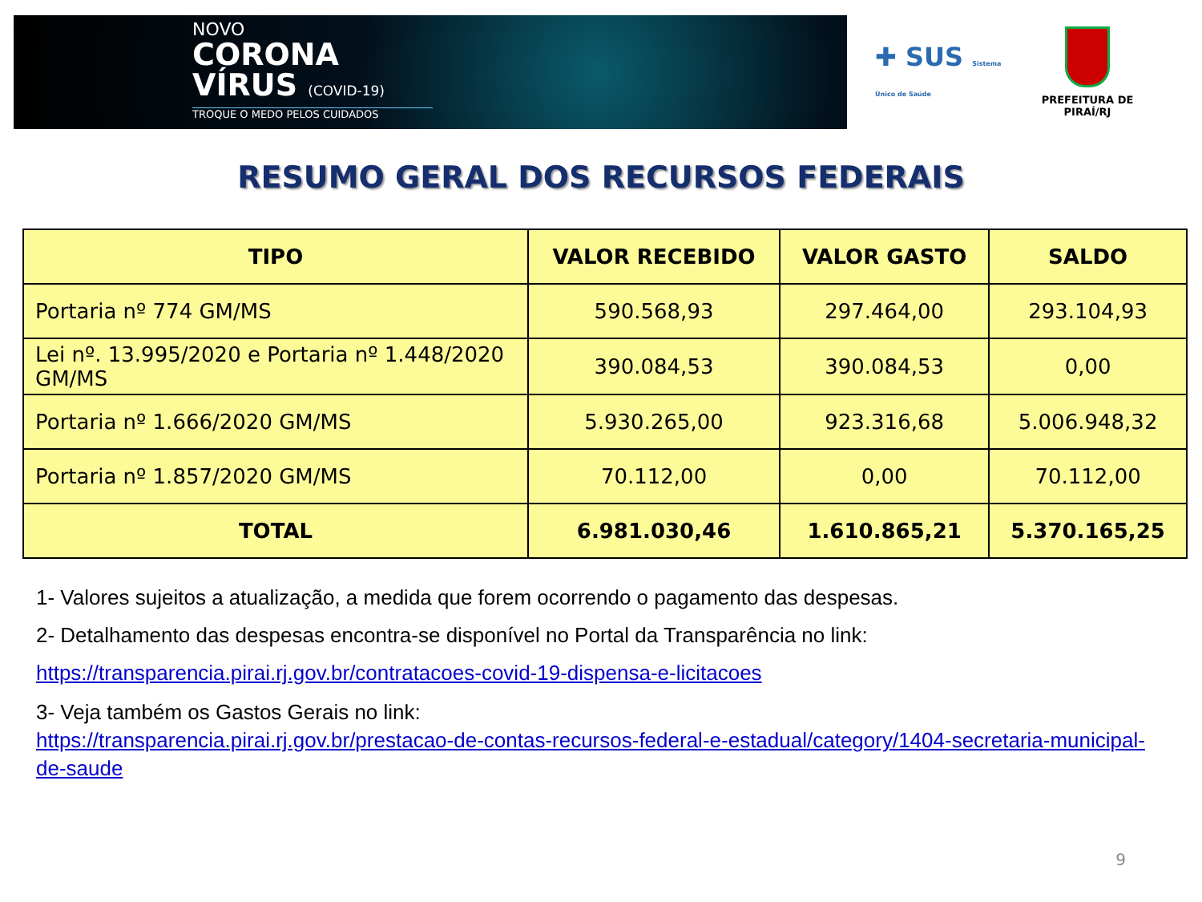NOVO
CORONA
VÍRUS (COVID-19)
TROQUE O MEDO PELOS CUIDADOS
✚ SUS Sistema Único de Saúde
PREFEITURA DE PIRAÍ/RJ
RESUMO GERAL DOS RECURSOS FEDERAIS
| TIPO | VALOR RECEBIDO | VALOR GASTO | SALDO |
| --- | --- | --- | --- |
| Portaria nº 774 GM/MS | 590.568,93 | 297.464,00 | 293.104,93 |
| Lei nº. 13.995/2020 e Portaria nº 1.448/2020 GM/MS | 390.084,53 | 390.084,53 | 0,00 |
| Portaria nº 1.666/2020 GM/MS | 5.930.265,00 | 923.316,68 | 5.006.948,32 |
| Portaria nº 1.857/2020 GM/MS | 70.112,00 | 0,00 | 70.112,00 |
| TOTAL | 6.981.030,46 | 1.610.865,21 | 5.370.165,25 |
1- Valores sujeitos a atualização, a medida que forem ocorrendo o pagamento das despesas.
2- Detalhamento das despesas encontra-se disponível no Portal da Transparência no link:
https://transparencia.pirai.rj.gov.br/contratacoes-covid-19-dispensa-e-licitacoes
3- Veja também os Gastos Gerais no link:
https://transparencia.pirai.rj.gov.br/prestacao-de-contas-recursos-federal-e-estadual/category/1404-secretaria-municipal-de-saude
9